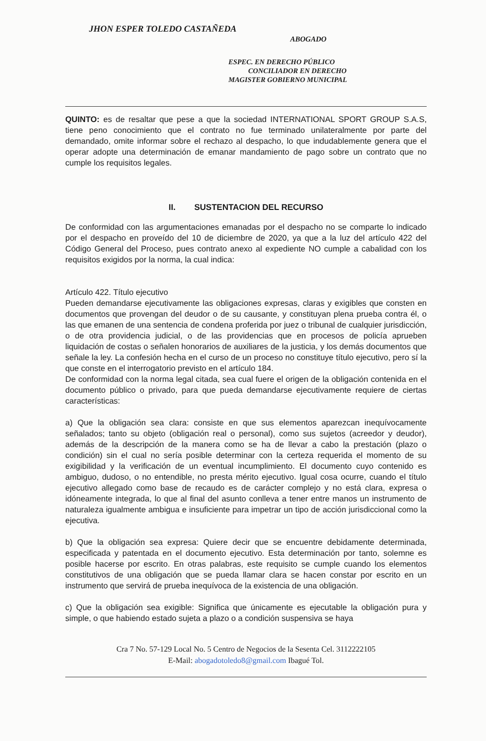JHON ESPER TOLEDO CASTAÑEDA
ABOGADO
ESPEC. EN DERECHO PÚBLICO
CONCILIADOR EN DERECHO
MAGISTER GOBIERNO MUNICIPAL
QUINTO: es de resaltar que pese a que la sociedad INTERNATIONAL SPORT GROUP S.A.S, tiene peno conocimiento que el contrato no fue terminado unilateralmente por parte del demandado, omite informar sobre el rechazo al despacho, lo que indudablemente genera que el operar adopte una determinación de emanar mandamiento de pago sobre un contrato que no cumple los requisitos legales.
II. SUSTENTACION DEL RECURSO
De conformidad con las argumentaciones emanadas por el despacho no se comparte lo indicado por el despacho en proveído del 10 de diciembre de 2020, ya que a la luz del artículo 422 del Código General del Proceso, pues contrato anexo al expediente NO cumple a cabalidad con los requisitos exigidos por la norma, la cual indica:
Artículo 422. Título ejecutivo
Pueden demandarse ejecutivamente las obligaciones expresas, claras y exigibles que consten en documentos que provengan del deudor o de su causante, y constituyan plena prueba contra él, o las que emanen de una sentencia de condena proferida por juez o tribunal de cualquier jurisdicción, o de otra providencia judicial, o de las providencias que en procesos de policía aprueben liquidación de costas o señalen honorarios de auxiliares de la justicia, y los demás documentos que señale la ley. La confesión hecha en el curso de un proceso no constituye título ejecutivo, pero sí la que conste en el interrogatorio previsto en el artículo 184.
De conformidad con la norma legal citada, sea cual fuere el origen de la obligación contenida en el documento público o privado, para que pueda demandarse ejecutivamente requiere de ciertas características:
a) Que la obligación sea clara: consiste en que sus elementos aparezcan inequívocamente señalados; tanto su objeto (obligación real o personal), como sus sujetos (acreedor y deudor), además de la descripción de la manera como se ha de llevar a cabo la prestación (plazo o condición) sin el cual no sería posible determinar con la certeza requerida el momento de su exigibilidad y la verificación de un eventual incumplimiento. El documento cuyo contenido es ambiguo, dudoso, o no entendible, no presta mérito ejecutivo. Igual cosa ocurre, cuando el título ejecutivo allegado como base de recaudo es de carácter complejo y no está clara, expresa o idóneamente integrada, lo que al final del asunto conlleva a tener entre manos un instrumento de naturaleza igualmente ambigua e insuficiente para impetrar un tipo de acción jurisdiccional como la ejecutiva.
b) Que la obligación sea expresa: Quiere decir que se encuentre debidamente determinada, especificada y patentada en el documento ejecutivo. Esta determinación por tanto, solemne es posible hacerse por escrito. En otras palabras, este requisito se cumple cuando los elementos constitutivos de una obligación que se pueda llamar clara se hacen constar por escrito en un instrumento que servirá de prueba inequívoca de la existencia de una obligación.
c) Que la obligación sea exigible: Significa que únicamente es ejecutable la obligación pura y simple, o que habiendo estado sujeta a plazo o a condición suspensiva se haya
Cra 7 No. 57-129 Local No. 5 Centro de Negocios de la Sesenta Cel. 3112222105
E-Mail: abogadotoledo8@gmail.com Ibagué Tol.